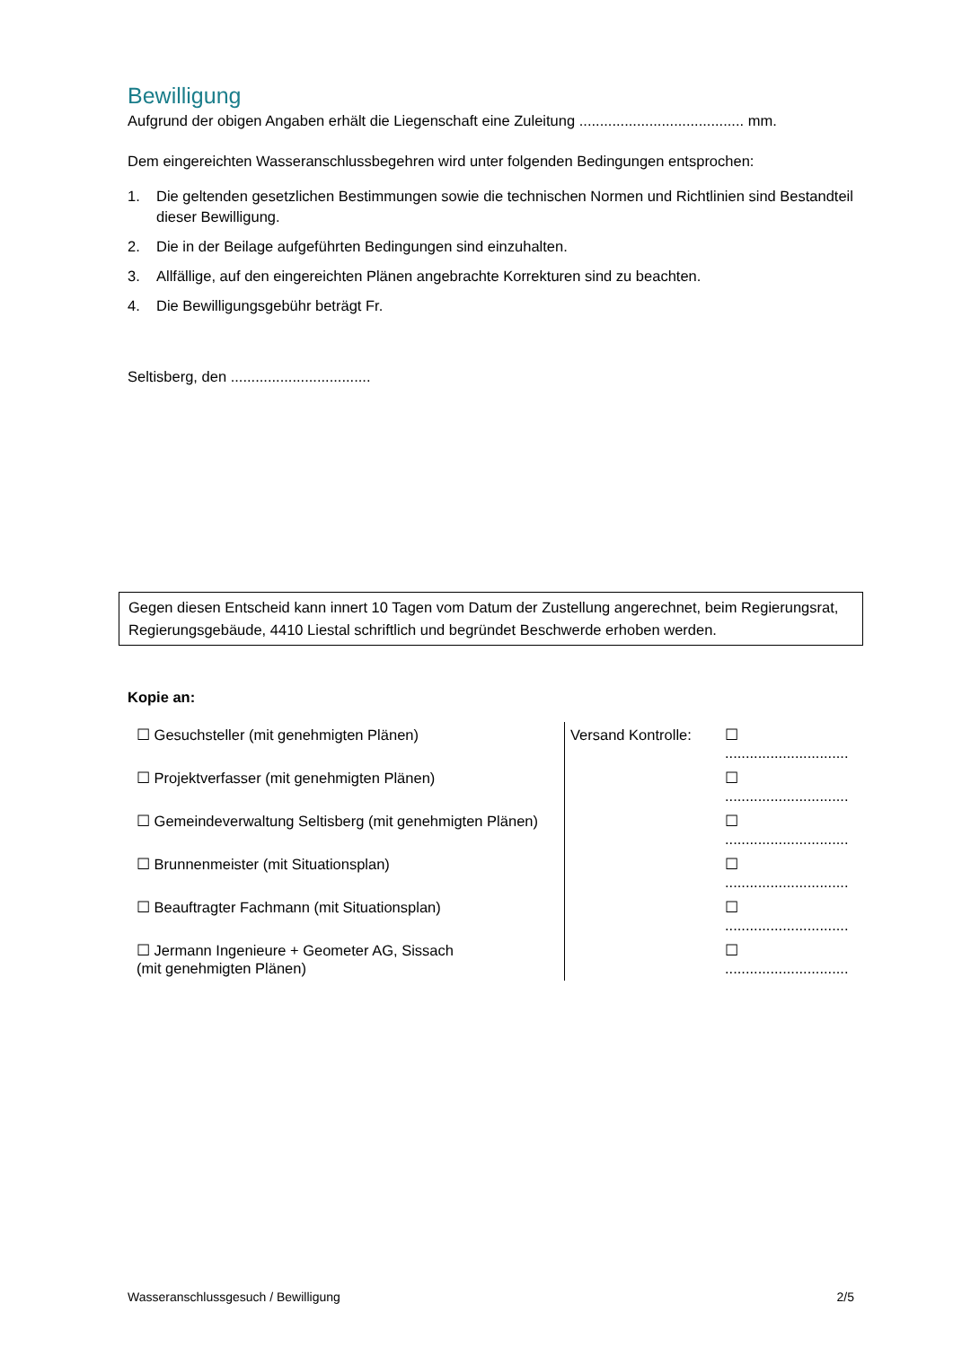Bewilligung
Aufgrund der obigen Angaben erhält die Liegenschaft eine Zuleitung ........................................ mm.
Dem eingereichten Wasseranschlussbegehren wird unter folgenden Bedingungen entsprochen:
1. Die geltenden gesetzlichen Bestimmungen sowie die technischen Normen und Richtlinien sind Bestandteil dieser Bewilligung.
2. Die in der Beilage aufgeführten Bedingungen sind einzuhalten.
3. Allfällige, auf den eingereichten Plänen angebrachte Korrekturen sind zu beachten.
4. Die Bewilligungsgebühr beträgt Fr.
Seltisberg, den ..................................
Gegen diesen Entscheid kann innert 10 Tagen vom Datum der Zustellung angerechnet, beim Regierungsrat, Regierungsgebäude, 4410 Liestal schriftlich und begründet Beschwerde erhoben werden.
Kopie an:
| ☐ Gesuchsteller (mit genehmigten Plänen) | Versand Kontrolle: | ☐ .............................. |
| ☐ Projektverfasser (mit genehmigten Plänen) | | ☐ .............................. |
| ☐ Gemeindeverwaltung Seltisberg (mit genehmigten Plänen) | | ☐ .............................. |
| ☐ Brunnenmeister (mit Situationsplan) | | ☐ .............................. |
| ☐ Beauftragter Fachmann (mit Situationsplan) | | ☐ .............................. |
| ☐ Jermann Ingenieure + Geometer AG, Sissach (mit genehmigten Plänen) | | ☐ .............................. |
Wasseranschlussgesuch / Bewilligung 2/5